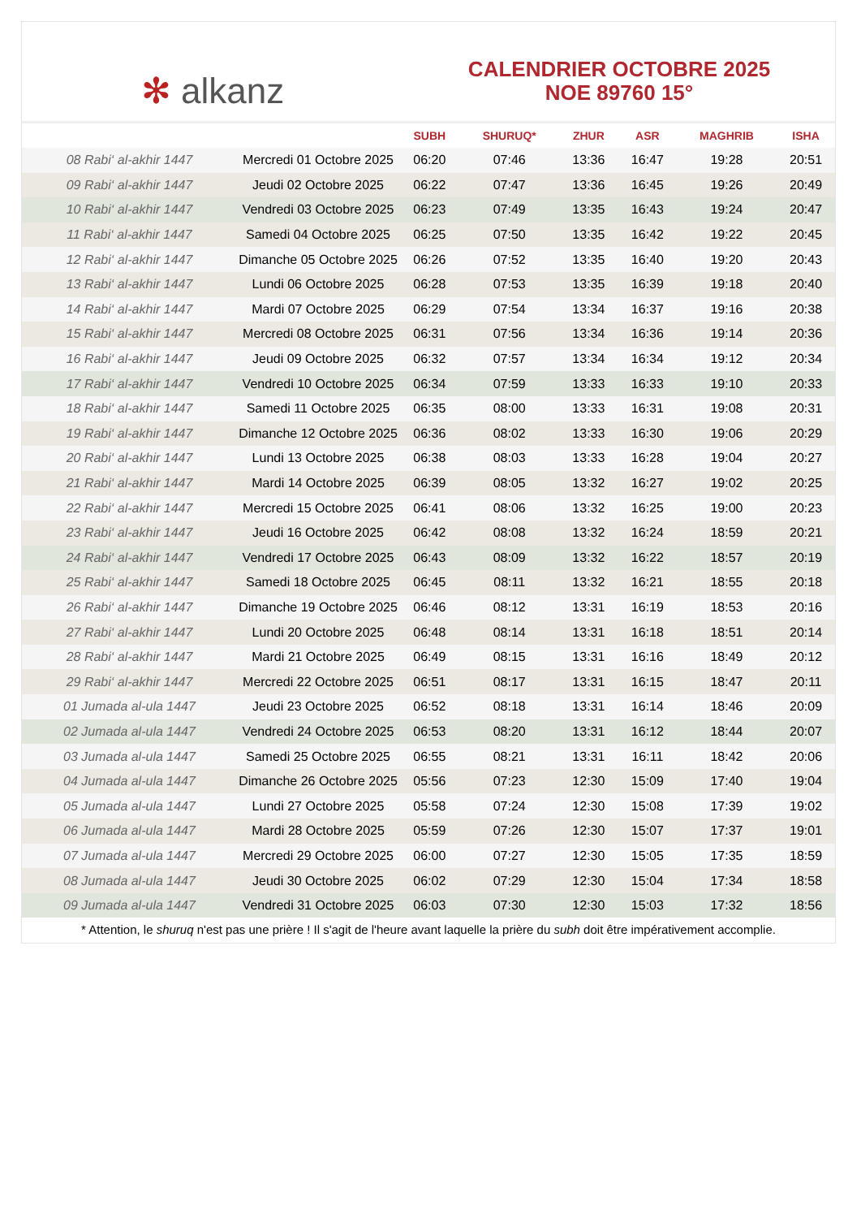✻ alkanz
CALENDRIER OCTOBRE 2025
NOE 89760 15°
| | | SUBH | SHURUQ* | ZHUR | ASR | MAGHRIB | ISHA |
| --- | --- | --- | --- | --- | --- | --- | --- |
| 08 Rabi‘ al-akhir 1447 | Mercredi 01 Octobre 2025 | 06:20 | 07:46 | 13:36 | 16:47 | 19:28 | 20:51 |
| 09 Rabi‘ al-akhir 1447 | Jeudi 02 Octobre 2025 | 06:22 | 07:47 | 13:36 | 16:45 | 19:26 | 20:49 |
| 10 Rabi‘ al-akhir 1447 | Vendredi 03 Octobre 2025 | 06:23 | 07:49 | 13:35 | 16:43 | 19:24 | 20:47 |
| 11 Rabi‘ al-akhir 1447 | Samedi 04 Octobre 2025 | 06:25 | 07:50 | 13:35 | 16:42 | 19:22 | 20:45 |
| 12 Rabi‘ al-akhir 1447 | Dimanche 05 Octobre 2025 | 06:26 | 07:52 | 13:35 | 16:40 | 19:20 | 20:43 |
| 13 Rabi‘ al-akhir 1447 | Lundi 06 Octobre 2025 | 06:28 | 07:53 | 13:35 | 16:39 | 19:18 | 20:40 |
| 14 Rabi‘ al-akhir 1447 | Mardi 07 Octobre 2025 | 06:29 | 07:54 | 13:34 | 16:37 | 19:16 | 20:38 |
| 15 Rabi‘ al-akhir 1447 | Mercredi 08 Octobre 2025 | 06:31 | 07:56 | 13:34 | 16:36 | 19:14 | 20:36 |
| 16 Rabi‘ al-akhir 1447 | Jeudi 09 Octobre 2025 | 06:32 | 07:57 | 13:34 | 16:34 | 19:12 | 20:34 |
| 17 Rabi‘ al-akhir 1447 | Vendredi 10 Octobre 2025 | 06:34 | 07:59 | 13:33 | 16:33 | 19:10 | 20:33 |
| 18 Rabi‘ al-akhir 1447 | Samedi 11 Octobre 2025 | 06:35 | 08:00 | 13:33 | 16:31 | 19:08 | 20:31 |
| 19 Rabi‘ al-akhir 1447 | Dimanche 12 Octobre 2025 | 06:36 | 08:02 | 13:33 | 16:30 | 19:06 | 20:29 |
| 20 Rabi‘ al-akhir 1447 | Lundi 13 Octobre 2025 | 06:38 | 08:03 | 13:33 | 16:28 | 19:04 | 20:27 |
| 21 Rabi‘ al-akhir 1447 | Mardi 14 Octobre 2025 | 06:39 | 08:05 | 13:32 | 16:27 | 19:02 | 20:25 |
| 22 Rabi‘ al-akhir 1447 | Mercredi 15 Octobre 2025 | 06:41 | 08:06 | 13:32 | 16:25 | 19:00 | 20:23 |
| 23 Rabi‘ al-akhir 1447 | Jeudi 16 Octobre 2025 | 06:42 | 08:08 | 13:32 | 16:24 | 18:59 | 20:21 |
| 24 Rabi‘ al-akhir 1447 | Vendredi 17 Octobre 2025 | 06:43 | 08:09 | 13:32 | 16:22 | 18:57 | 20:19 |
| 25 Rabi‘ al-akhir 1447 | Samedi 18 Octobre 2025 | 06:45 | 08:11 | 13:32 | 16:21 | 18:55 | 20:18 |
| 26 Rabi‘ al-akhir 1447 | Dimanche 19 Octobre 2025 | 06:46 | 08:12 | 13:31 | 16:19 | 18:53 | 20:16 |
| 27 Rabi‘ al-akhir 1447 | Lundi 20 Octobre 2025 | 06:48 | 08:14 | 13:31 | 16:18 | 18:51 | 20:14 |
| 28 Rabi‘ al-akhir 1447 | Mardi 21 Octobre 2025 | 06:49 | 08:15 | 13:31 | 16:16 | 18:49 | 20:12 |
| 29 Rabi‘ al-akhir 1447 | Mercredi 22 Octobre 2025 | 06:51 | 08:17 | 13:31 | 16:15 | 18:47 | 20:11 |
| 01 Jumada al-ula 1447 | Jeudi 23 Octobre 2025 | 06:52 | 08:18 | 13:31 | 16:14 | 18:46 | 20:09 |
| 02 Jumada al-ula 1447 | Vendredi 24 Octobre 2025 | 06:53 | 08:20 | 13:31 | 16:12 | 18:44 | 20:07 |
| 03 Jumada al-ula 1447 | Samedi 25 Octobre 2025 | 06:55 | 08:21 | 13:31 | 16:11 | 18:42 | 20:06 |
| 04 Jumada al-ula 1447 | Dimanche 26 Octobre 2025 | 05:56 | 07:23 | 12:30 | 15:09 | 17:40 | 19:04 |
| 05 Jumada al-ula 1447 | Lundi 27 Octobre 2025 | 05:58 | 07:24 | 12:30 | 15:08 | 17:39 | 19:02 |
| 06 Jumada al-ula 1447 | Mardi 28 Octobre 2025 | 05:59 | 07:26 | 12:30 | 15:07 | 17:37 | 19:01 |
| 07 Jumada al-ula 1447 | Mercredi 29 Octobre 2025 | 06:00 | 07:27 | 12:30 | 15:05 | 17:35 | 18:59 |
| 08 Jumada al-ula 1447 | Jeudi 30 Octobre 2025 | 06:02 | 07:29 | 12:30 | 15:04 | 17:34 | 18:58 |
| 09 Jumada al-ula 1447 | Vendredi 31 Octobre 2025 | 06:03 | 07:30 | 12:30 | 15:03 | 17:32 | 18:56 |
* Attention, le shuruq n'est pas une prière ! Il s'agit de l'heure avant laquelle la prière du subh doit être impérativement accomplie.